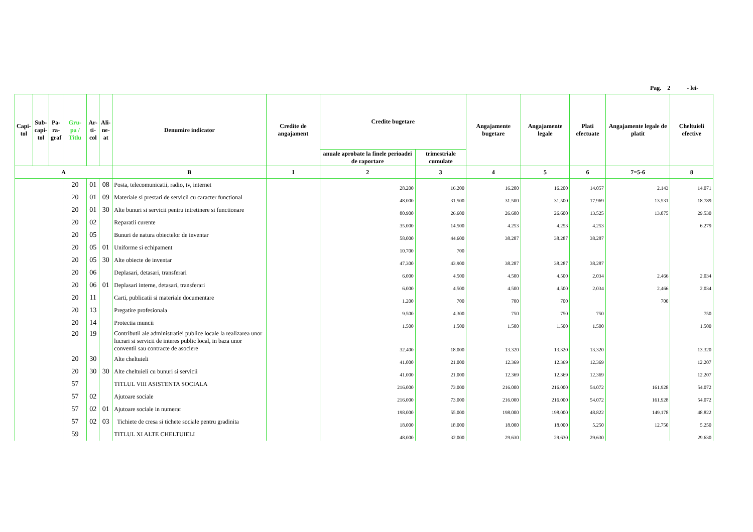Pag. 2 - lei-
| Capi- tol | Sub- capi- tol | Pa- ra- graf | Gru- pa / Titlu | Ar- ti- col | Ali- ne- at | Denumire indicator | Credite de angajament | Credite bugetare | | Angajamente bugetare | Angajamente legale | Plati efectuate | Angajamente legale de platit | Cheltuieli efective |
| --- | --- | --- | --- | --- | --- | --- | --- | --- | --- | --- | --- | --- | --- | --- |
| | | | | | | | | anuale aprobate la finele perioadei de raportare | trimestriale cumulate | | | | | |
| A | | | | | | B | 1 | 2 | 3 | 4 | 5 | 6 | 7=5-6 | 8 |
| | | | 20 | 01 | 08 | Posta, telecomunicatii, radio, tv, internet | | 28.200 | 16.200 | 16.200 | 16.200 | 14.057 | 2.143 | 14.071 |
| | | | 20 | 01 | 09 | Materiale si prestari de servicii cu caracter functional | | 48.000 | 31.500 | 31.500 | 31.500 | 17.969 | 13.531 | 18.789 |
| | | | 20 | 01 | 30 | Alte bunuri si servicii pentru intretinere si functionare | | 80.900 | 26.600 | 26.600 | 26.600 | 13.525 | 13.075 | 29.530 |
| | | | 20 | 02 | | Reparatii curente | | 35.000 | 14.500 | 4.253 | 4.253 | 4.253 | | 6.279 |
| | | | 20 | 05 | | Bunuri de natura obiectelor de inventar | | 58.000 | 44.600 | 38.287 | 38.287 | 38.287 | | |
| | | | 20 | 05 | 01 | Uniforme si echipament | | 10.700 | 700 | | | | | |
| | | | 20 | 05 | 30 | Alte obiecte de inventar | | 47.300 | 43.900 | 38.287 | 38.287 | 38.287 | | |
| | | | 20 | 06 | | Deplasari, detasari, transferari | | 6.000 | 4.500 | 4.500 | 4.500 | 2.034 | 2.466 | 2.034 |
| | | | 20 | 06 | 01 | Deplasari interne, detasari, transferari | | 6.000 | 4.500 | 4.500 | 4.500 | 2.034 | 2.466 | 2.034 |
| | | | 20 | 11 | | Carti, publicatii si materiale documentare | | 1.200 | 700 | 700 | 700 | | 700 | |
| | | | 20 | 13 | | Pregatire profesionala | | 9.500 | 4.300 | 750 | 750 | 750 | | 750 |
| | | | 20 | 14 | | Protectia muncii | | 1.500 | 1.500 | 1.500 | 1.500 | 1.500 | | 1.500 |
| | | | 20 | 19 | | Contributii ale administratiei publice locale la realizarea unor lucrari si servicii de interes public local, in baza unor conventii sau contracte de asociere | | 32.400 | 18.000 | 13.320 | 13.320 | 13.320 | | 13.320 |
| | | | 20 | 30 | | Alte cheltuieli | | 41.000 | 21.000 | 12.369 | 12.369 | 12.369 | | 12.207 |
| | | | 20 | 30 | 30 | Alte cheltuieli cu bunuri si servicii | | 41.000 | 21.000 | 12.369 | 12.369 | 12.369 | | 12.207 |
| | | | 57 | | | TITLUL VIII ASISTENTA SOCIALA | | 216.000 | 73.000 | 216.000 | 216.000 | 54.072 | 161.928 | 54.072 |
| | | | 57 | 02 | | Ajutoare sociale | | 216.000 | 73.000 | 216.000 | 216.000 | 54.072 | 161.928 | 54.072 |
| | | | 57 | 02 | 01 | Ajutoare sociale in numerar | | 198.000 | 55.000 | 198.000 | 198.000 | 48.822 | 149.178 | 48.822 |
| | | | 57 | 02 | 03 | Tichiete de cresa si tichete sociale pentru gradinita | | 18.000 | 18.000 | 18.000 | 18.000 | 5.250 | 12.750 | 5.250 |
| | | | 59 | | | TITLUL XI ALTE CHELTUIELI | | 48.000 | 32.000 | 29.630 | 29.630 | 29.630 | | 29.630 |